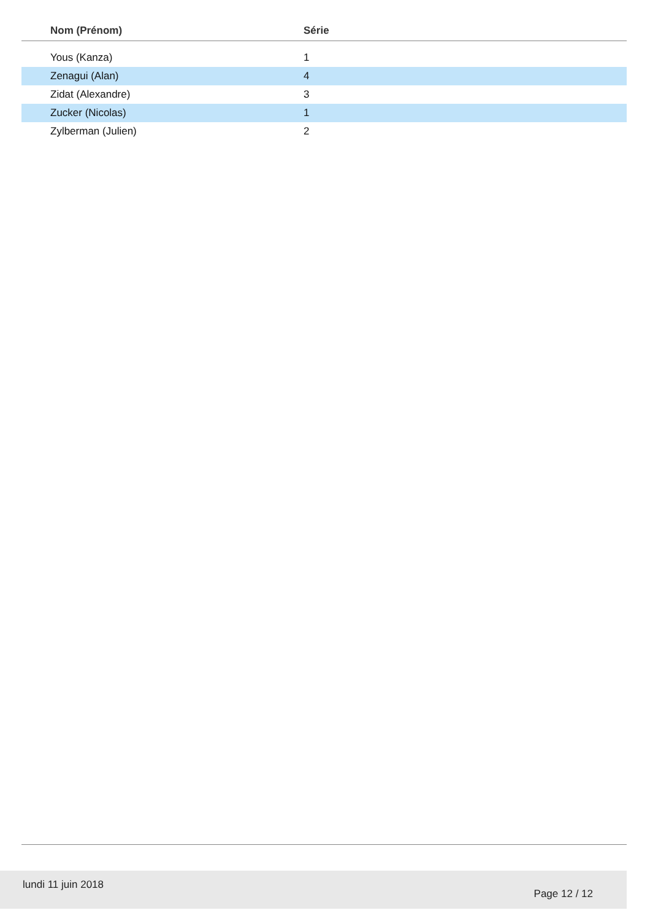| Nom (Prénom) | Série |
| --- | --- |
| Yous (Kanza) | 1 |
| Zenagui (Alan) | 4 |
| Zidat (Alexandre) | 3 |
| Zucker (Nicolas) | 1 |
| Zylberman (Julien) | 2 |
lundi 11 juin 2018
Page 12 / 12